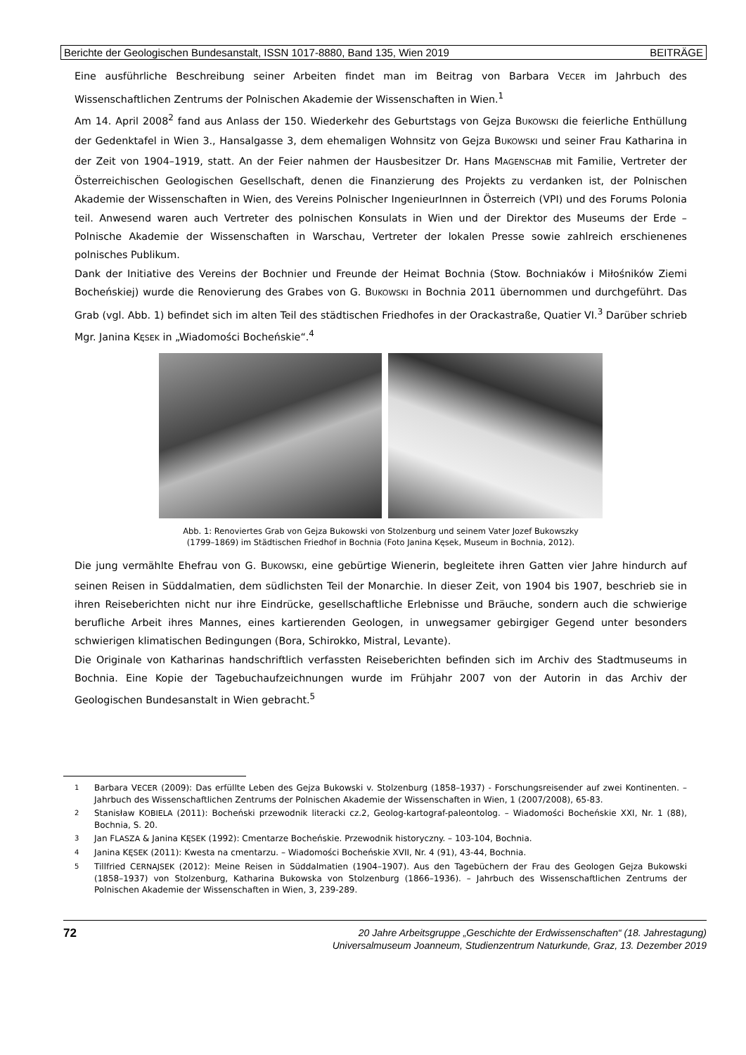Berichte der Geologischen Bundesanstalt, ISSN 1017-8880, Band 135, Wien 2019 BEITRÄGE
Eine ausführliche Beschreibung seiner Arbeiten findet man im Beitrag von Barbara VECER im Jahrbuch des Wissenschaftlichen Zentrums der Polnischen Akademie der Wissenschaften in Wien.<sup>1</sup>
Am 14. April 2008<sup>2</sup> fand aus Anlass der 150. Wiederkehr des Geburtstags von Gejza BUKOWSKI die feierliche Enthüllung der Gedenktafel in Wien 3., Hansalgasse 3, dem ehemaligen Wohnsitz von Gejza BUKOWSKI und seiner Frau Katharina in der Zeit von 1904–1919, statt. An der Feier nahmen der Hausbesitzer Dr. Hans MAGENSCHAB mit Familie, Vertreter der Österreichischen Geologischen Gesellschaft, denen die Finanzierung des Projekts zu verdanken ist, der Polnischen Akademie der Wissenschaften in Wien, des Vereins Polnischer IngenieurInnen in Österreich (VPI) und des Forums Polonia teil. Anwesend waren auch Vertreter des polnischen Konsulats in Wien und der Direktor des Museums der Erde – Polnische Akademie der Wissenschaften in Warschau, Vertreter der lokalen Presse sowie zahlreich erschienenes polnisches Publikum.
Dank der Initiative des Vereins der Bochnier und Freunde der Heimat Bochnia (Stow. Bochniaków i Miłośników Ziemi Bocheńskiej) wurde die Renovierung des Grabes von G. BUKOWSKI in Bochnia 2011 übernommen und durchgeführt. Das Grab (vgl. Abb. 1) befindet sich im alten Teil des städtischen Friedhofes in der Orackastraße, Quatier VI.<sup>3</sup> Darüber schrieb Mgr. Janina KĘSEK in „Wiadomości Bocheńskie“.<sup>4</sup>
Abb. 1: Renoviertes Grab von Gejza Bukowski von Stolzenburg und seinem Vater Jozef Bukowszky
(1799–1869) im Städtischen Friedhof in Bochnia (Foto Janina Kęsek, Museum in Bochnia, 2012).
Die jung vermählte Ehefrau von G. BUKOWSKI, eine gebürtige Wienerin, begleitete ihren Gatten vier Jahre hindurch auf seinen Reisen in Süddalmatien, dem südlichsten Teil der Monarchie. In dieser Zeit, von 1904 bis 1907, beschrieb sie in ihren Reiseberichten nicht nur ihre Eindrücke, gesellschaftliche Erlebnisse und Bräuche, sondern auch die schwierige berufliche Arbeit ihres Mannes, eines kartierenden Geologen, in unwegsamer gebirgiger Gegend unter besonders schwierigen klimatischen Bedingungen (Bora, Schirokko, Mistral, Levante).
Die Originale von Katharinas handschriftlich verfassten Reiseberichten befinden sich im Archiv des Stadtmuseums in Bochnia. Eine Kopie der Tagebuchaufzeichnungen wurde im Frühjahr 2007 von der Autorin in das Archiv der Geologischen Bundesanstalt in Wien gebracht.<sup>5</sup>
<sup>1</sup> Barbara VECER (2009): Das erfüllte Leben des Gejza Bukowski v. Stolzenburg (1858–1937) - Forschungsreisender auf zwei Kontinenten. – Jahrbuch des Wissenschaftlichen Zentrums der Polnischen Akademie der Wissenschaften in Wien, 1 (2007/2008), 65-83.
<sup>2</sup> Stanisław KOBIELA (2011): Bocheński przewodnik literacki cz.2, Geolog-kartograf-paleontolog. – Wiadomości Bocheńskie XXI, Nr. 1 (88), Bochnia, S. 20.
<sup>3</sup> Jan FLASZA & Janina KĘSEK (1992): Cmentarze Bocheńskie. Przewodnik historyczny. – 103-104, Bochnia.
<sup>4</sup> Janina KĘSEK (2011): Kwesta na cmentarzu. – Wiadomości Bocheńskie XVII, Nr. 4 (91), 43-44, Bochnia.
<sup>5</sup> Tillfried CERNAJSEK (2012): Meine Reisen in Süddalmatien (1904–1907). Aus den Tagebüchern der Frau des Geologen Gejza Bukowski (1858–1937) von Stolzenburg, Katharina Bukowska von Stolzenburg (1866–1936). – Jahrbuch des Wissenschaftlichen Zentrums der Polnischen Akademie der Wissenschaften in Wien, 3, 239-289.
72 20 Jahre Arbeitsgruppe „Geschichte der Erdwissenschaften“ (18. Jahrestagung)
Universalmuseum Joanneum, Studienzentrum Naturkunde, Graz, 13. Dezember 2019